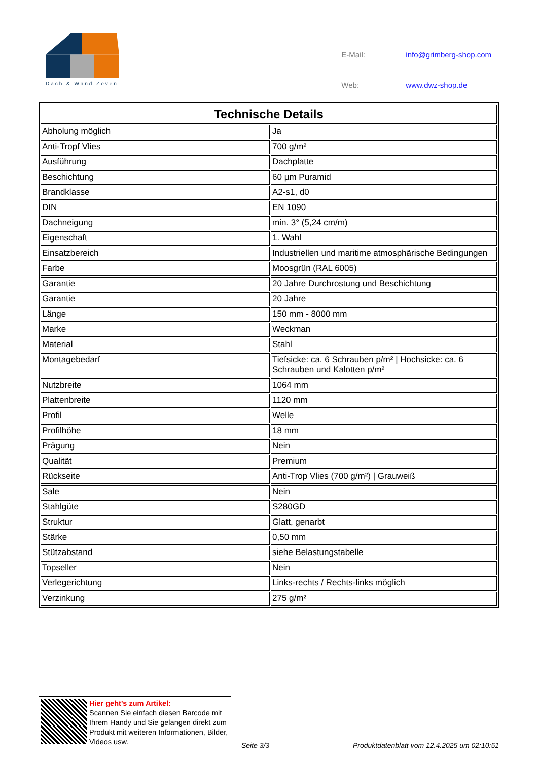Dach & Wand Zeven
| E-Mail: | info@grimberg-shop.com |
| Web: | www.dwz-shop.de |
| Technische Details | |
| --- | --- |
| Abholung möglich | Ja |
| Anti-Tropf Vlies | 700 g/m² |
| Ausführung | Dachplatte |
| Beschichtung | 60 µm Puramid |
| Brandklasse | A2-s1, d0 |
| DIN | EN 1090 |
| Dachneigung | min. 3° (5,24 cm/m) |
| Eigenschaft | 1. Wahl |
| Einsatzbereich | Industriellen und maritime atmosphärische Bedingungen |
| Farbe | Moosgrün (RAL 6005) |
| Garantie | 20 Jahre Durchrostung und Beschichtung |
| Garantie | 20 Jahre |
| Länge | 150 mm - 8000 mm |
| Marke | Weckman |
| Material | Stahl |
| Montagebedarf | Tiefsicke: ca. 6 Schrauben p/m² / Hochsicke: ca. 6 Schrauben und Kalotten p/m² |
| Nutzbreite | 1064 mm |
| Plattenbreite | 1120 mm |
| Profil | Welle |
| Profilhöhe | 18 mm |
| Prägung | Nein |
| Qualität | Premium |
| Rückseite | Anti-Trop Vlies (700 g/m²) / Grauweiß |
| Sale | Nein |
| Stahlgüte | S280GD |
| Struktur | Glatt, genarbt |
| Stärke | 0,50 mm |
| Stützabstand | siehe Belastungstabelle |
| Topseller | Nein |
| Verlegerichtung | Links-rechts / Rechts-links möglich |
| Verzinkung | 275 g/m² |
Hier geht’s zum Artikel:
Scannen Sie einfach diesen Barcode mit Ihrem Handy und Sie gelangen direkt zum Produkt mit weiteren Informationen, Bilder, Videos usw.
Seite 3/3
Produktdatenblatt vom 12.4.2025 um 02:10:51